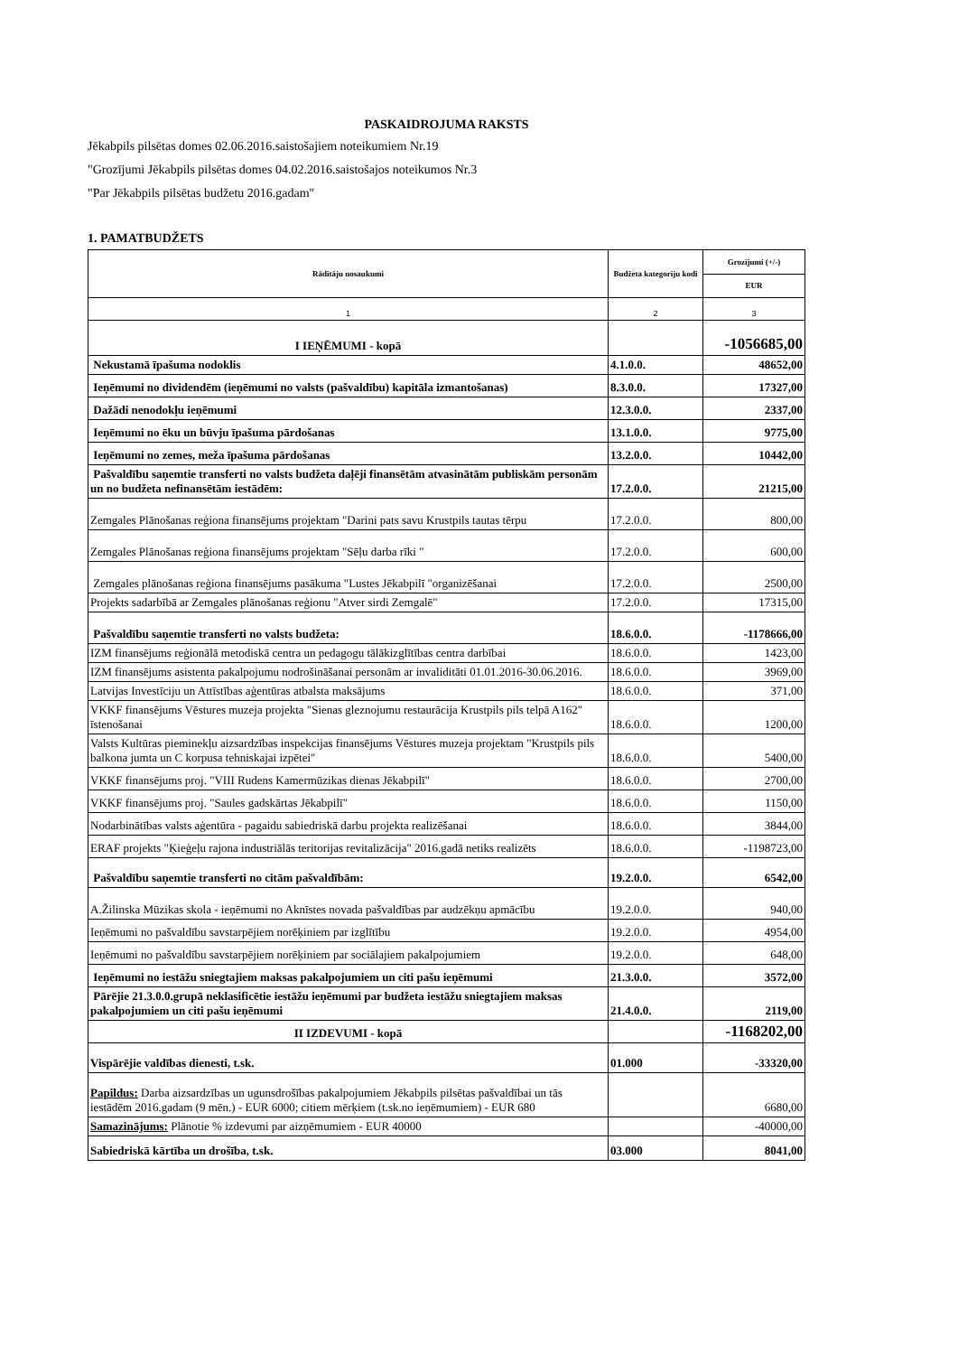PASKAIDROJUMA RAKSTS
Jēkabpils pilsētas domes 02.06.2016.saistošajiem noteikumiem Nr.19
"Grozījumi Jēkabpils pilsētas domes 04.02.2016.saistošajos noteikumos Nr.3
"Par Jēkabpils pilsētas budžetu 2016.gadam"
1. PAMATBUDŽETS
| Rādītāju nosaukumi | Budžeta kategoriju kodi | Grozījumi (+/-) |
| --- | --- | --- |
| | | EUR |
| 1 | 2 | 3 |
| I IEŅĒMUMI - kopā | | -1056685,00 |
| Nekustamā īpašuma nodoklis | 4.1.0.0. | 48652,00 |
| Ieņēmumi no dividendēm (ieņēmumi no valsts (pašvaldību) kapitāla izmantošanas) | 8.3.0.0. | 17327,00 |
| Dažādi nenodokļu ieņēmumi | 12.3.0.0. | 2337,00 |
| Ieņēmumi no ēku un būvju īpašuma pārdošanas | 13.1.0.0. | 9775,00 |
| Ieņēmumi no zemes, meža īpašuma pārdošanas | 13.2.0.0. | 10442,00 |
| Pašvaldību saņemtie transferti no valsts budžeta daļēji finansētām atvasinātām publiskām personām un no budžeta nefinansētām iestādēm: | 17.2.0.0. | 21215,00 |
| Zemgales Plānošanas reģiona finansējums projektam "Darini pats savu Krustpils tautas tērpu | 17.2.0.0. | 800,00 |
| Zemgales Plānošanas reģiona finansējums projektam "Sēļu darba rīki " | 17.2.0.0. | 600,00 |
| Zemgales plānošanas reģiona finansējums pasākuma "Lustes Jēkabpilī "organizēšanai | 17.2.0.0. | 2500,00 |
| Projekts sadarbībā ar Zemgales plānošanas reģionu "Atver sirdi Zemgalē" | 17.2.0.0. | 17315,00 |
| Pašvaldību saņemtie transferti no valsts budžeta: | 18.6.0.0. | -1178666,00 |
| IZM finansējums reģionālā metodiskā centra un pedagogu tālākizglītības centra darbībai | 18.6.0.0. | 1423,00 |
| IZM finansējums asistenta pakalpojumu nodrošināšanai personām ar invaliditāti 01.01.2016-30.06.2016. | 18.6.0.0. | 3969,00 |
| Latvijas Investīciju un Attīstības aģentūras atbalsta maksājums | 18.6.0.0. | 371,00 |
| VKKF finansējums Vēstures muzeja projekta "Sienas gleznojumu restaurācija Krustpils pils telpā A162" īstenošanai | 18.6.0.0. | 1200,00 |
| Valsts Kultūras pieminekļu aizsardzības inspekcijas finansējums Vēstures muzeja projektam "Krustpils pils balkona jumta un C korpusa tehniskajai izpētei" | 18.6.0.0. | 5400,00 |
| VKKF finansējums proj. "VIII Rudens Kamermūzikas dienas Jēkabpilī" | 18.6.0.0. | 2700,00 |
| VKKF finansējums proj. "Saules gadskārtas Jēkabpilī" | 18.6.0.0. | 1150,00 |
| Nodarbinātības valsts aģentūra - pagaidu sabiedriskā darbu projekta realizēšanai | 18.6.0.0. | 3844,00 |
| ERAF projekts "Ķieģeļu rajona industriālās teritorijas revitalizācija" 2016.gadā netiks realizēts | 18.6.0.0. | -1198723,00 |
| Pašvaldību saņemtie transferti no citām pašvaldībām: | 19.2.0.0. | 6542,00 |
| A.Žilinska Mūzikas skola - ieņēmumi no Aknīstes novada pašvaldības par audzēkņu apmācību | 19.2.0.0. | 940,00 |
| Ieņēmumi no pašvaldību savstarpējiem norēķiniem par izglītību | 19.2.0.0. | 4954,00 |
| Ieņēmumi no pašvaldību savstarpējiem norēķiniem par sociālajiem pakalpojumiem | 19.2.0.0. | 648,00 |
| Ieņēmumi no iestāžu sniegtajiem maksas pakalpojumiem un citi pašu ieņēmumi | 21.3.0.0. | 3572,00 |
| Pārējie 21.3.0.0.grupā neklasificētie iestāžu ieņēmumi par budžeta iestāžu sniegtajiem maksas pakalpojumiem un citi pašu ieņēmumi | 21.4.0.0. | 2119,00 |
| II IZDEVUMI - kopā | | -1168202,00 |
| Vispārējie valdības dienesti, t.sk. | 01.000 | -33320,00 |
| Papildus: Darba aizsardzības un ugunsdrošības pakalpojumiem Jēkabpils pilsētas pašvaldībai un tās iestādēm 2016.gadam (9 mēn.) - EUR 6000; citiem mērķiem (t.sk.no ieņēmumiem) - EUR 680 | | 6680,00 |
| Samazinājums: Plānotie % izdevumi par aizņēmumiem - EUR 40000 | | -40000,00 |
| Sabiedriskā kārtība un drošība, t.sk. | 03.000 | 8041,00 |